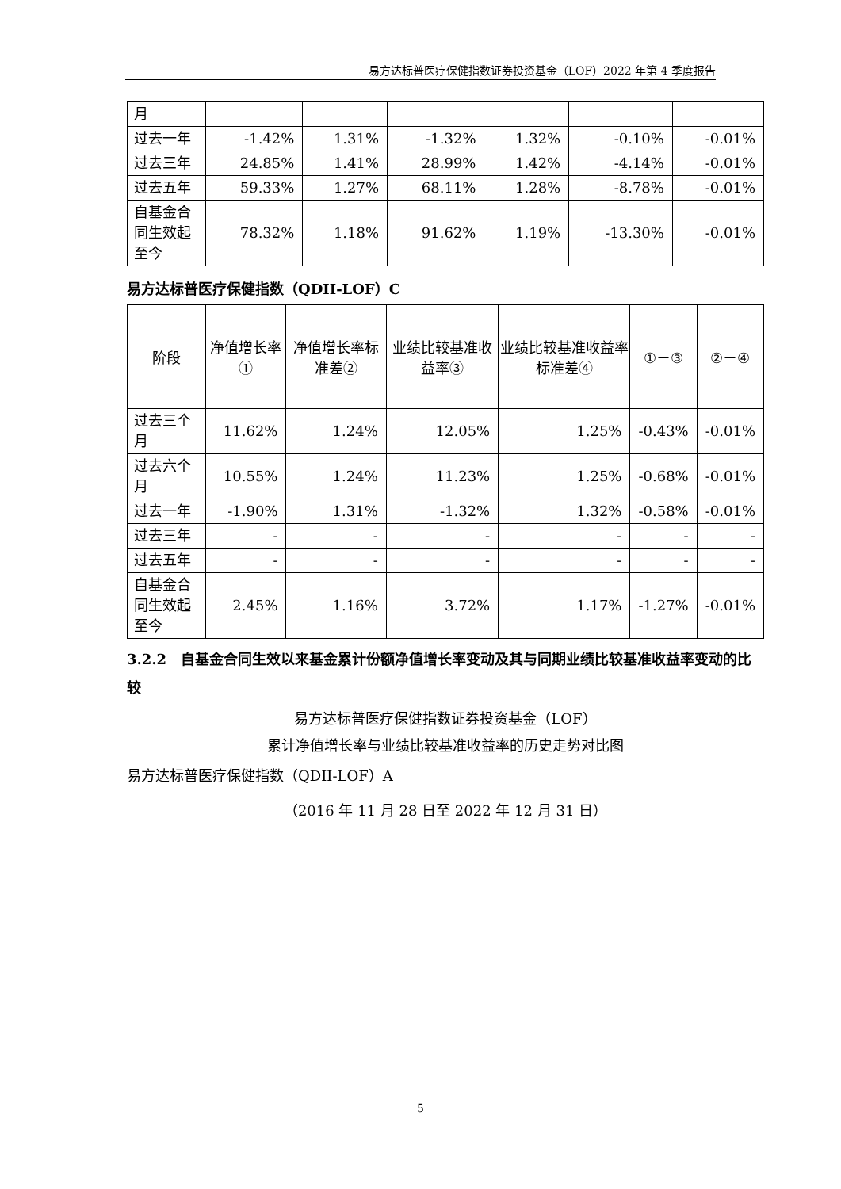易方达标普医疗保健指数证券投资基金（LOF）2022 年第 4 季度报告
| 月 | | | | | | |
| 过去一年 | -1.42% | 1.31% | -1.32% | 1.32% | -0.10% | -0.01% |
| 过去三年 | 24.85% | 1.41% | 28.99% | 1.42% | -4.14% | -0.01% |
| 过去五年 | 59.33% | 1.27% | 68.11% | 1.28% | -8.78% | -0.01% |
| 自基金合同生效起至今 | 78.32% | 1.18% | 91.62% | 1.19% | -13.30% | -0.01% |
易方达标普医疗保健指数（QDII-LOF）C
| 阶段 | 净值增长率① | 净值增长率标准差② | 业绩比较基准收益率③ | 业绩比较基准收益率标准差④ | ①－③ | ②－④ |
| --- | --- | --- | --- | --- | --- | --- |
| 过去三个月 | 11.62% | 1.24% | 12.05% | 1.25% | -0.43% | -0.01% |
| 过去六个月 | 10.55% | 1.24% | 11.23% | 1.25% | -0.68% | -0.01% |
| 过去一年 | -1.90% | 1.31% | -1.32% | 1.32% | -0.58% | -0.01% |
| 过去三年 | - | - | - | - | - | - |
| 过去五年 | - | - | - | - | - | - |
| 自基金合同生效起至今 | 2.45% | 1.16% | 3.72% | 1.17% | -1.27% | -0.01% |
3.2.2　自基金合同生效以来基金累计份额净值增长率变动及其与同期业绩比较基准收益率变动的比较
易方达标普医疗保健指数证券投资基金（LOF）
累计净值增长率与业绩比较基准收益率的历史走势对比图
易方达标普医疗保健指数（QDII-LOF）A
（2016 年 11 月 28 日至 2022 年 12 月 31 日）
5